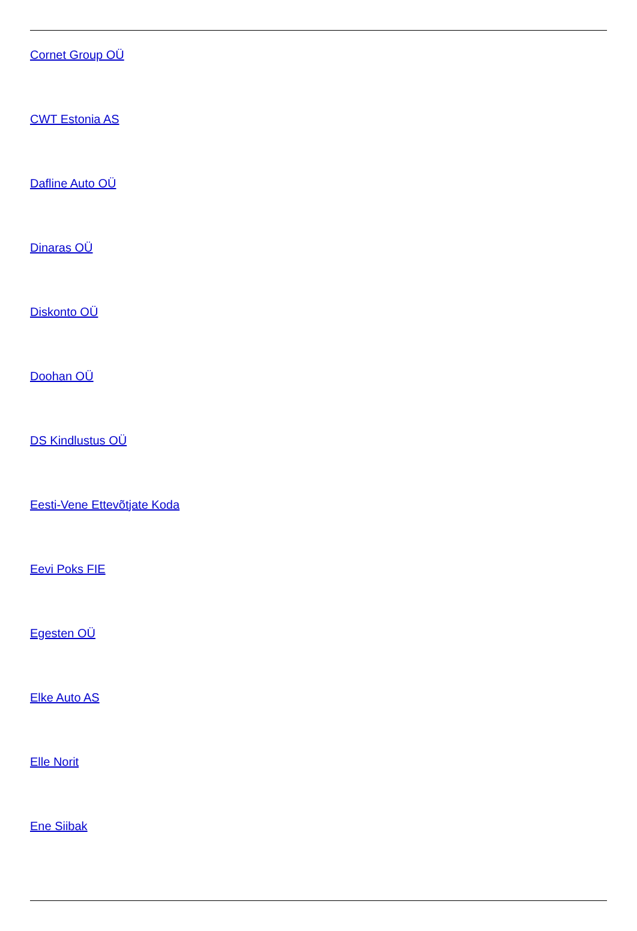Cornet Group OÜ
CWT Estonia AS
Dafline Auto OÜ
Dinaras OÜ
Diskonto OÜ
Doohan OÜ
DS Kindlustus OÜ
Eesti-Vene Ettevõtjate Koda
Eevi Poks FIE
Egesten OÜ
Elke Auto AS
Elle Norit
Ene Siibak